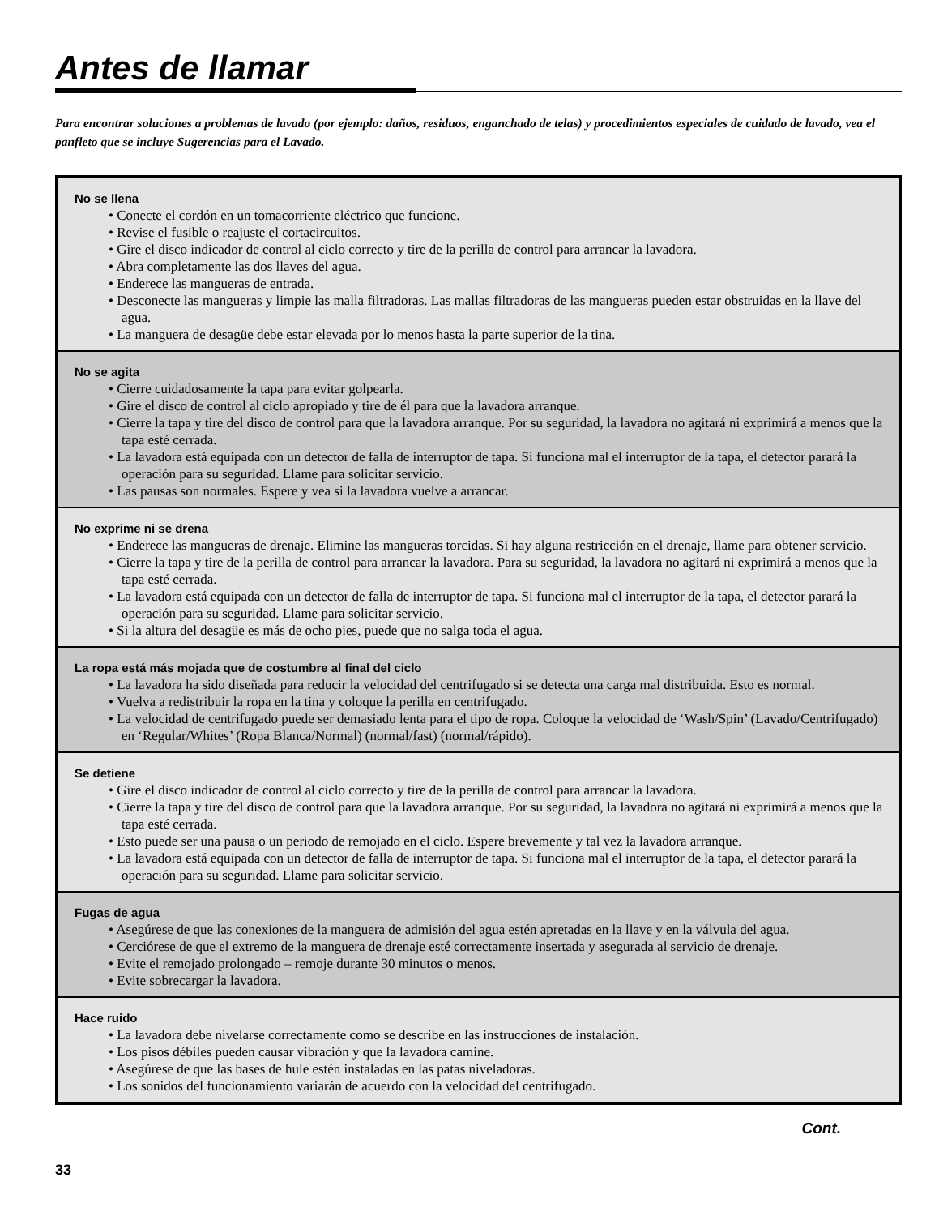Antes de llamar
Para encontrar soluciones a problemas de lavado (por ejemplo: daños, residuos, enganchado de telas) y procedimientos especiales de cuidado de lavado, vea el panfleto que se incluye Sugerencias para el Lavado.
No se llena
• Conecte el cordón en un tomacorriente eléctrico que funcione.
• Revise el fusible o reajuste el cortacircuitos.
• Gire el disco indicador de control al ciclo correcto y tire de la perilla de control para arrancar la lavadora.
• Abra completamente las dos llaves del agua.
• Enderece las mangueras de entrada.
• Desconecte las mangueras y limpie las malla filtradoras. Las mallas filtradoras de las mangueras pueden estar obstruidas en la llave del agua.
• La manguera de desagüe debe estar elevada por lo menos hasta la parte superior de la tina.
No se agita
• Cierre cuidadosamente la tapa para evitar golpearla.
• Gire el disco de control al ciclo apropiado y tire de él para que la lavadora arranque.
• Cierre la tapa y tire del disco de control para que la lavadora arranque. Por su seguridad, la lavadora no agitará ni exprimirá a menos que la tapa esté cerrada.
• La lavadora está equipada con un detector de falla de interruptor de tapa. Si funciona mal el interruptor de la tapa, el detector parará la operación para su seguridad. Llame para solicitar servicio.
• Las pausas son normales. Espere y vea si la lavadora vuelve a arrancar.
No exprime ni se drena
• Enderece las mangueras de drenaje. Elimine las mangueras torcidas. Si hay alguna restricción en el drenaje, llame para obtener servicio.
• Cierre la tapa y tire de la perilla de control para arrancar la lavadora. Para su seguridad, la lavadora no agitará ni exprimirá a menos que la tapa esté cerrada.
• La lavadora está equipada con un detector de falla de interruptor de tapa. Si funciona mal el interruptor de la tapa, el detector parará la operación para su seguridad. Llame para solicitar servicio.
• Si la altura del desagüe es más de ocho pies, puede que no salga toda el agua.
La ropa está más mojada que de costumbre al final del ciclo
• La lavadora ha sido diseñada para reducir la velocidad del centrifugado si se detecta una carga mal distribuida. Esto es normal.
• Vuelva a redistribuir la ropa en la tina y coloque la perilla en centrifugado.
• La velocidad de centrifugado puede ser demasiado lenta para el tipo de ropa. Coloque la velocidad de ‘Wash/Spin’ (Lavado/Centrifugado) en ‘Regular/Whites’ (Ropa Blanca/Normal) (normal/fast) (normal/rápido).
Se detiene
• Gire el disco indicador de control al ciclo correcto y tire de la perilla de control para arrancar la lavadora.
• Cierre la tapa y tire del disco de control para que la lavadora arranque. Por su seguridad, la lavadora no agitará ni exprimirá a menos que la tapa esté cerrada.
• Esto puede ser una pausa o un periodo de remojado en el ciclo. Espere brevemente y tal vez la lavadora arranque.
• La lavadora está equipada con un detector de falla de interruptor de tapa. Si funciona mal el interruptor de la tapa, el detector parará la operación para su seguridad. Llame para solicitar servicio.
Fugas de agua
• Asegúrese de que las conexiones de la manguera de admisión del agua estén apretadas en la llave y en la válvula del agua.
• Cerciórese de que el extremo de la manguera de drenaje esté correctamente insertada y asegurada al servicio de drenaje.
• Evite el remojado prolongado – remoje durante 30 minutos o menos.
• Evite sobrecargar la lavadora.
Hace ruido
• La lavadora debe nivelarse correctamente como se describe en las instrucciones de instalación.
• Los pisos débiles pueden causar vibración y que la lavadora camine.
• Asegúrese de que las bases de hule estén instaladas en las patas niveladoras.
• Los sonidos del funcionamiento variarán de acuerdo con la velocidad del centrifugado.
Cont.
33